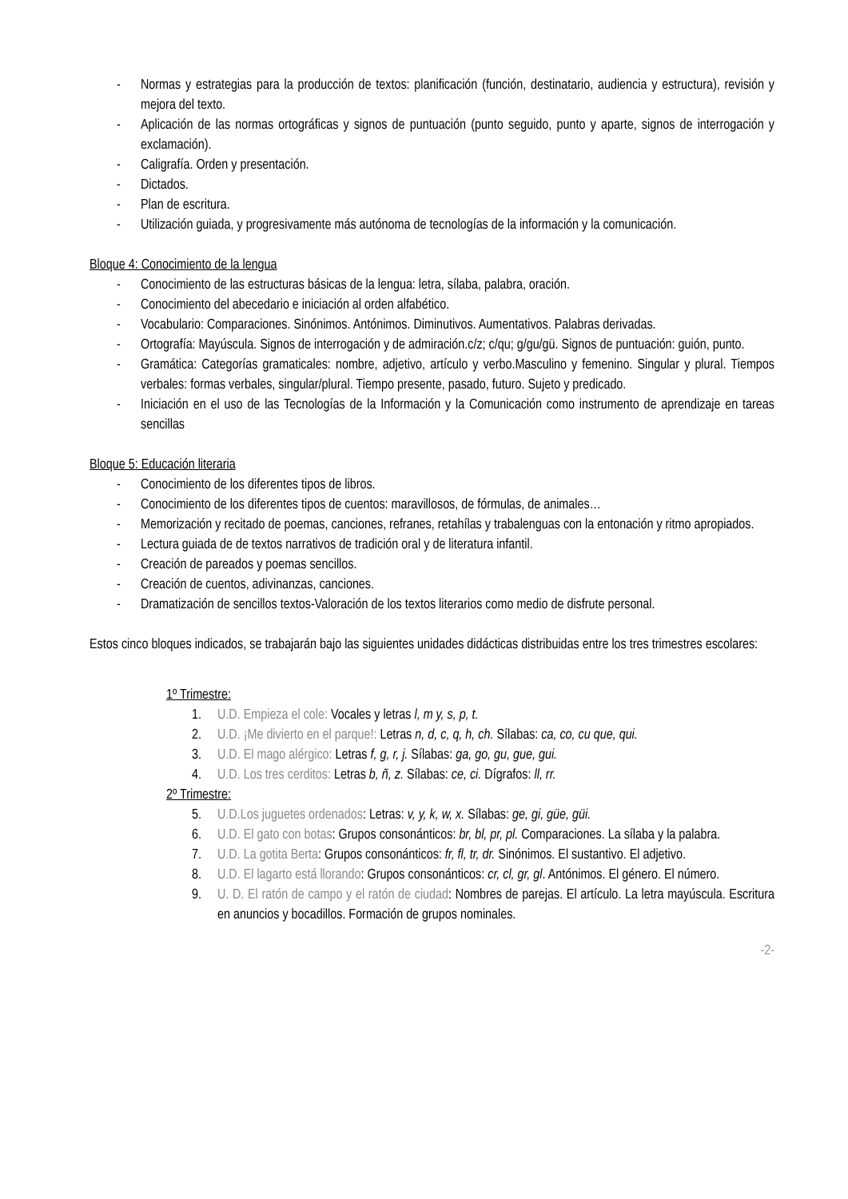- Normas y estrategias para la producción de textos: planificación (función, destinatario, audiencia y estructura), revisión y mejora del texto.
- Aplicación de las normas ortográficas y signos de puntuación (punto seguido, punto y aparte, signos de interrogación y exclamación).
- Caligrafía. Orden y presentación.
- Dictados.
- Plan de escritura.
- Utilización guiada, y progresivamente más autónoma de tecnologías de la información y la comunicación.
Bloque 4: Conocimiento de la lengua
- Conocimiento de las estructuras básicas de la lengua: letra, sílaba, palabra, oración.
- Conocimiento del abecedario e iniciación al orden alfabético.
- Vocabulario: Comparaciones. Sinónimos. Antónimos. Diminutivos. Aumentativos. Palabras derivadas.
- Ortografía: Mayúscula. Signos de interrogación y de admiración.c/z; c/qu; g/gu/gü. Signos de puntuación: guión, punto.
- Gramática: Categorías gramaticales: nombre, adjetivo, artículo y verbo.Masculino y femenino. Singular y plural. Tiempos verbales: formas verbales, singular/plural. Tiempo presente, pasado, futuro. Sujeto y predicado.
- Iniciación en el uso de las Tecnologías de la Información y la Comunicación como instrumento de aprendizaje en tareas sencillas
Bloque 5: Educación literaria
- Conocimiento de los diferentes tipos de libros.
- Conocimiento de los diferentes tipos de cuentos: maravillosos, de fórmulas, de animales…
- Memorización y recitado de poemas, canciones, refranes, retahílas y trabalenguas con la entonación y ritmo apropiados.
- Lectura guiada de de textos narrativos de tradición oral y de literatura infantil.
- Creación de pareados y poemas sencillos.
- Creación de cuentos, adivinanzas, canciones.
- Dramatización de sencillos textos-Valoración de los textos literarios como medio de disfrute personal.
Estos cinco bloques indicados, se trabajarán bajo las siguientes unidades didácticas distribuidas entre los tres trimestres escolares:
1º Trimestre:
1. U.D. Empieza el cole: Vocales y letras l, m y, s, p, t.
2. U.D. ¡Me divierto en el parque!: Letras n, d, c, q, h, ch. Sílabas: ca, co, cu que, qui.
3. U.D. El mago alérgico: Letras f, g, r, j. Sílabas: ga, go, gu, gue, gui.
4. U.D. Los tres cerditos: Letras b, ñ, z. Sílabas: ce, ci. Dígrafos: ll, rr.
2º Trimestre:
5. U.D.Los juguetes ordenados: Letras: v, y, k, w, x. Sílabas: ge, gi, güe, güi.
6. U.D. El gato con botas: Grupos consonánticos: br, bl, pr, pl. Comparaciones. La sílaba y la palabra.
7. U.D. La gotita Berta: Grupos consonánticos: fr, fl, tr, dr. Sinónimos. El sustantivo. El adjetivo.
8. U.D. El lagarto está llorando: Grupos consonánticos: cr, cl, gr, gl. Antónimos. El género. El número.
9. U. D. El ratón de campo y el ratón de ciudad: Nombres de parejas. El artículo. La letra mayúscula. Escritura en anuncios y bocadillos. Formación de grupos nominales.
-2-